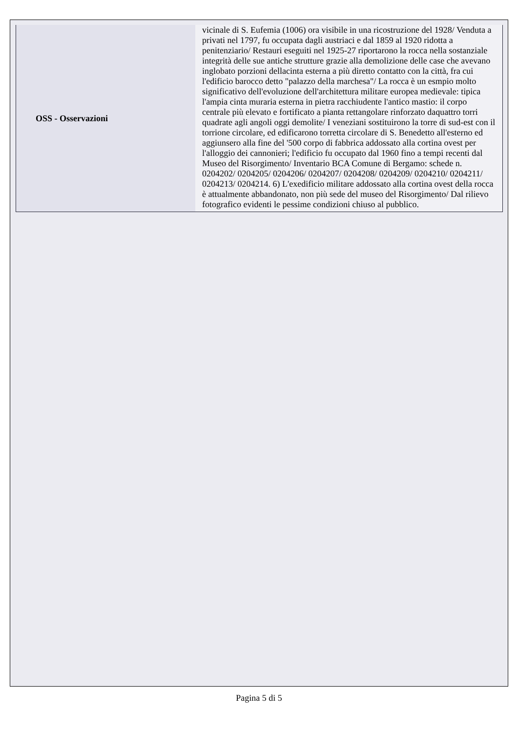| OSS - Osservazioni | vicinale di S. Eufemia (1006) ora visibile in una ricostruzione del 1928/ Venduta a privati nel 1797, fu occupata dagli austriaci e dal 1859 al 1920 ridotta a penitenziario/ Restauri eseguiti nel 1925-27 riportarono la rocca nella sostanziale integrità delle sue antiche strutture grazie alla demolizione delle case che avevano inglobato porzioni dellacinta esterna a più diretto contatto con la città, fra cui l'edificio barocco detto "palazzo della marchesa"/ La rocca è un esmpio molto significativo dell'evoluzione dell'architettura militare europea medievale: tipica l'ampia cinta muraria esterna in pietra racchiudente l'antico mastio: il corpo centrale più elevato e fortificato a pianta rettangolare rinforzato daquattro torri quadrate agli angoli oggi demolite/ I veneziani sostituirono la torre di sud-est con il torrione circolare, ed edificarono torretta circolare di S. Benedetto all'esterno ed aggiunsero alla fine del '500 corpo di fabbrica addossato alla cortina ovest per l'alloggio dei cannonieri; l'edificio fu occupato dal 1960 fino a tempi recenti dal Museo del Risorgimento/ Inventario BCA Comune di Bergamo: schede n. 0204202/ 0204205/ 0204206/ 0204207/ 0204208/ 0204209/ 0204210/ 0204211/ 0204213/ 0204214. 6) L'exedificio militare addossato alla cortina ovest della rocca è attualmente abbandonato, non più sede del museo del Risorgimento/ Dal rilievo fotografico evidenti le pessime condizioni chiuso al pubblico. |
Pagina 5 di 5